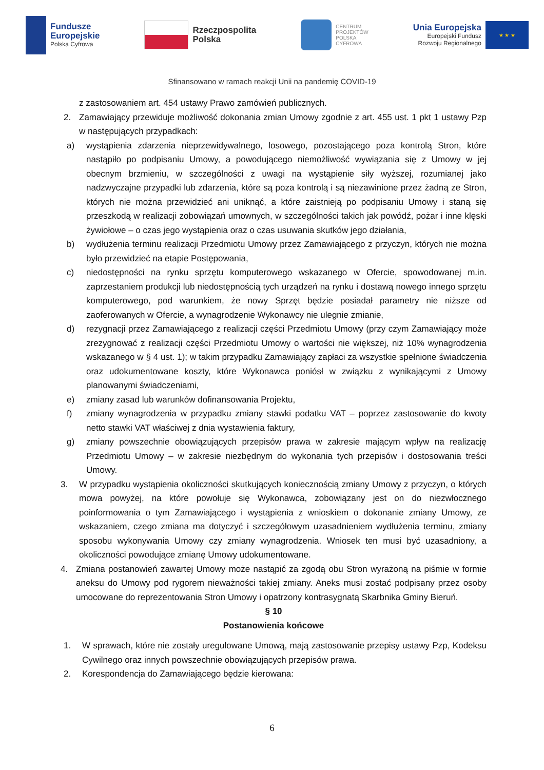Fundusze
Europejskie
Polska Cyfrowa
Rzeczpospolita
Polska
CENTRUM
PROJEKTÓW
POLSKA
CYFROWA
Unia Europejska
Europejski Fundusz
Rozwoju Regionalnego
★ ★ ★
Sfinansowano w ramach reakcji Unii na pandemię COVID-19
z zastosowaniem art. 454 ustawy Prawo zamówień publicznych.
2. Zamawiający przewiduje możliwość dokonania zmian Umowy zgodnie z art. 455 ust. 1 pkt 1 ustawy Pzp w następujących przypadkach:
a) wystąpienia zdarzenia nieprzewidywalnego, losowego, pozostającego poza kontrolą Stron, które nastąpiło po podpisaniu Umowy, a powodującego niemożliwość wywiązania się z Umowy w jej obecnym brzmieniu, w szczególności z uwagi na wystąpienie siły wyższej, rozumianej jako nadzwyczajne przypadki lub zdarzenia, które są poza kontrolą i są niezawinione przez żadną ze Stron, których nie można przewidzieć ani uniknąć, a które zaistnieją po podpisaniu Umowy i staną się przeszkodą w realizacji zobowiązań umownych, w szczególności takich jak powódź, pożar i inne klęski żywiołowe – o czas jego wystąpienia oraz o czas usuwania skutków jego działania,
b) wydłużenia terminu realizacji Przedmiotu Umowy przez Zamawiającego z przyczyn, których nie można było przewidzieć na etapie Postępowania,
c) niedostępności na rynku sprzętu komputerowego wskazanego w Ofercie, spowodowanej m.in. zaprzestaniem produkcji lub niedostępnością tych urządzeń na rynku i dostawą nowego innego sprzętu komputerowego, pod warunkiem, że nowy Sprzęt będzie posiadał parametry nie niższe od zaoferowanych w Ofercie, a wynagrodzenie Wykonawcy nie ulegnie zmianie,
d) rezygnacji przez Zamawiającego z realizacji części Przedmiotu Umowy (przy czym Zamawiający może zrezygnować z realizacji części Przedmiotu Umowy o wartości nie większej, niż 10% wynagrodzenia wskazanego w § 4 ust. 1); w takim przypadku Zamawiający zapłaci za wszystkie spełnione świadczenia oraz udokumentowane koszty, które Wykonawca poniósł w związku z wynikającymi z Umowy planowanymi świadczeniami,
e) zmiany zasad lub warunków dofinansowania Projektu,
f) zmiany wynagrodzenia w przypadku zmiany stawki podatku VAT – poprzez zastosowanie do kwoty netto stawki VAT właściwej z dnia wystawienia faktury,
g) zmiany powszechnie obowiązujących przepisów prawa w zakresie mającym wpływ na realizację Przedmiotu Umowy – w zakresie niezbędnym do wykonania tych przepisów i dostosowania treści Umowy.
3. W przypadku wystąpienia okoliczności skutkujących koniecznością zmiany Umowy z przyczyn, o których mowa powyżej, na które powołuje się Wykonawca, zobowiązany jest on do niezwłocznego poinformowania o tym Zamawiającego i wystąpienia z wnioskiem o dokonanie zmiany Umowy, ze wskazaniem, czego zmiana ma dotyczyć i szczegółowym uzasadnieniem wydłużenia terminu, zmiany sposobu wykonywania Umowy czy zmiany wynagrodzenia. Wniosek ten musi być uzasadniony, a okoliczności powodujące zmianę Umowy udokumentowane.
4. Zmiana postanowień zawartej Umowy może nastąpić za zgodą obu Stron wyrażoną na piśmie w formie aneksu do Umowy pod rygorem nieważności takiej zmiany. Aneks musi zostać podpisany przez osoby umocowane do reprezentowania Stron Umowy i opatrzony kontrasygnatą Skarbnika Gminy Bieruń.
§ 10
Postanowienia końcowe
1. W sprawach, które nie zostały uregulowane Umową, mają zastosowanie przepisy ustawy Pzp, Kodeksu Cywilnego oraz innych powszechnie obowiązujących przepisów prawa.
2. Korespondencja do Zamawiającego będzie kierowana:
6